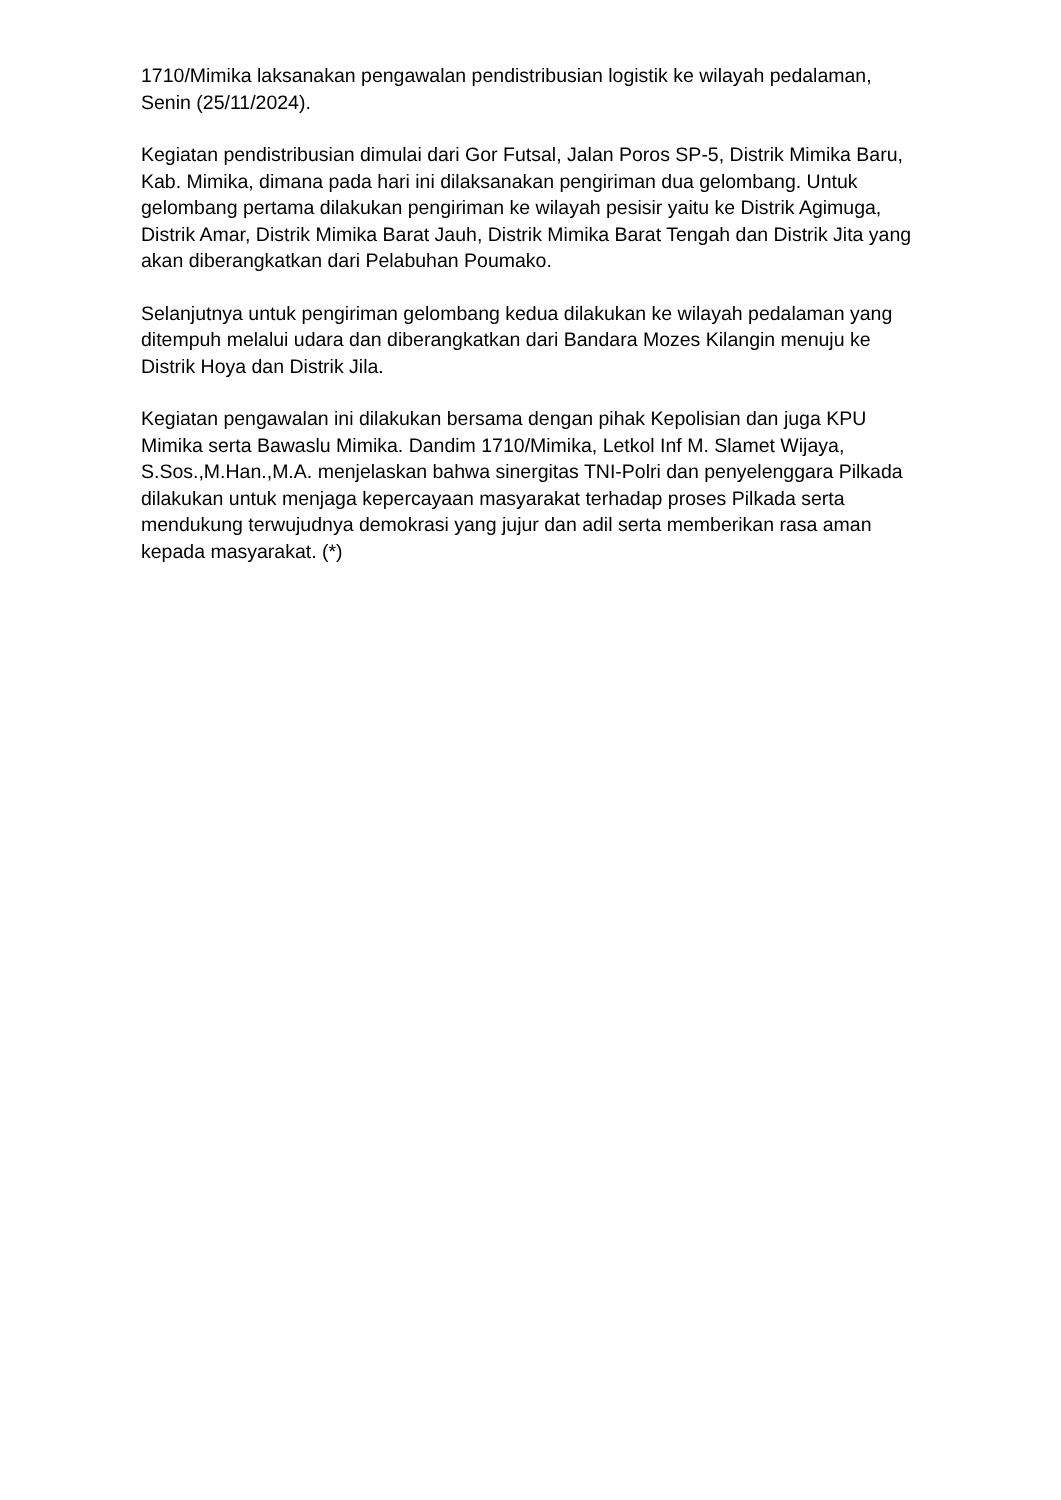1710/Mimika laksanakan pengawalan pendistribusian logistik ke wilayah pedalaman, Senin (25/11/2024).
Kegiatan pendistribusian dimulai dari Gor Futsal, Jalan Poros SP-5, Distrik Mimika Baru, Kab. Mimika, dimana pada hari ini dilaksanakan pengiriman dua gelombang. Untuk gelombang pertama dilakukan pengiriman ke wilayah pesisir yaitu ke Distrik Agimuga, Distrik Amar, Distrik Mimika Barat Jauh, Distrik Mimika Barat Tengah dan Distrik Jita yang akan diberangkatkan dari Pelabuhan Poumako.
Selanjutnya untuk pengiriman gelombang kedua dilakukan ke wilayah pedalaman yang ditempuh melalui udara dan diberangkatkan dari Bandara Mozes Kilangin menuju ke Distrik Hoya dan Distrik Jila.
Kegiatan pengawalan ini dilakukan bersama dengan pihak Kepolisian dan juga KPU Mimika serta Bawaslu Mimika. Dandim 1710/Mimika, Letkol Inf M. Slamet Wijaya, S.Sos.,M.Han.,M.A. menjelaskan bahwa sinergitas TNI-Polri dan penyelenggara Pilkada dilakukan untuk menjaga kepercayaan masyarakat terhadap proses Pilkada serta mendukung terwujudnya demokrasi yang jujur dan adil serta memberikan rasa aman kepada masyarakat. (*)